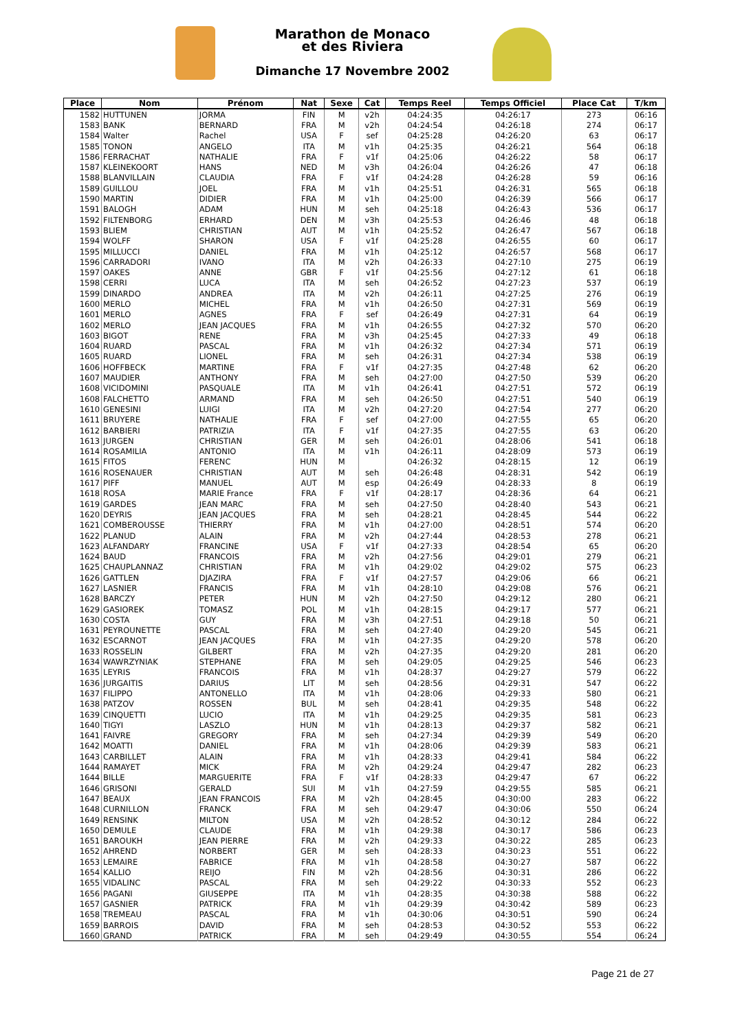Marathon de Monaco
et des Riviera
Dimanche 17 Novembre 2002
| Place | Nom | Prénom | Nat | Sexe | Cat | Temps Reel | Temps Officiel | Place Cat | T/km |
| --- | --- | --- | --- | --- | --- | --- | --- | --- | --- |
| 1582 | HUTTUNEN | JORMA | FIN | M | v2h | 04:24:35 | 04:26:17 | 273 | 06:16 |
| 1583 | BANK | BERNARD | FRA | M | v2h | 04:24:54 | 04:26:18 | 274 | 06:17 |
| 1584 | Walter | Rachel | USA | F | sef | 04:25:28 | 04:26:20 | 63 | 06:17 |
| 1585 | TONON | ANGELO | ITA | M | v1h | 04:25:35 | 04:26:21 | 564 | 06:18 |
| 1586 | FERRACHAT | NATHALIE | FRA | F | v1f | 04:25:06 | 04:26:22 | 58 | 06:17 |
| 1587 | KLEINEKOORT | HANS | NED | M | v3h | 04:26:04 | 04:26:26 | 47 | 06:18 |
| 1588 | BLANVILLAIN | CLAUDIA | FRA | F | v1f | 04:24:28 | 04:26:28 | 59 | 06:16 |
| 1589 | GUILLOU | JOEL | FRA | M | v1h | 04:25:51 | 04:26:31 | 565 | 06:18 |
| 1590 | MARTIN | DIDIER | FRA | M | v1h | 04:25:00 | 04:26:39 | 566 | 06:17 |
| 1591 | BALOGH | ADAM | HUN | M | seh | 04:25:18 | 04:26:43 | 536 | 06:17 |
| 1592 | FILTENBORG | ERHARD | DEN | M | v3h | 04:25:53 | 04:26:46 | 48 | 06:18 |
| 1593 | BLIEM | CHRISTIAN | AUT | M | v1h | 04:25:52 | 04:26:47 | 567 | 06:18 |
| 1594 | WOLFF | SHARON | USA | F | v1f | 04:25:28 | 04:26:55 | 60 | 06:17 |
| 1595 | MILLUCCI | DANIEL | FRA | M | v1h | 04:25:12 | 04:26:57 | 568 | 06:17 |
| 1596 | CARRADORI | IVANO | ITA | M | v2h | 04:26:33 | 04:27:10 | 275 | 06:19 |
| 1597 | OAKES | ANNE | GBR | F | v1f | 04:25:56 | 04:27:12 | 61 | 06:18 |
| 1598 | CERRI | LUCA | ITA | M | seh | 04:26:52 | 04:27:23 | 537 | 06:19 |
| 1599 | DINARDO | ANDREA | ITA | M | v2h | 04:26:11 | 04:27:25 | 276 | 06:19 |
| 1600 | MERLO | MICHEL | FRA | M | v1h | 04:26:50 | 04:27:31 | 569 | 06:19 |
| 1601 | MERLO | AGNES | FRA | F | sef | 04:26:49 | 04:27:31 | 64 | 06:19 |
| 1602 | MERLO | JEAN JACQUES | FRA | M | v1h | 04:26:55 | 04:27:32 | 570 | 06:20 |
| 1603 | BIGOT | RENE | FRA | M | v3h | 04:25:45 | 04:27:33 | 49 | 06:18 |
| 1604 | RUARD | PASCAL | FRA | M | v1h | 04:26:32 | 04:27:34 | 571 | 06:19 |
| 1605 | RUARD | LIONEL | FRA | M | seh | 04:26:31 | 04:27:34 | 538 | 06:19 |
| 1606 | HOFFBECK | MARTINE | FRA | F | v1f | 04:27:35 | 04:27:48 | 62 | 06:20 |
| 1607 | MAUDIER | ANTHONY | FRA | M | seh | 04:27:00 | 04:27:50 | 539 | 06:20 |
| 1608 | VICIDOMINI | PASQUALE | ITA | M | v1h | 04:26:41 | 04:27:51 | 572 | 06:19 |
| 1608 | FALCHETTO | ARMAND | FRA | M | seh | 04:26:50 | 04:27:51 | 540 | 06:19 |
| 1610 | GENESINI | LUIGI | ITA | M | v2h | 04:27:20 | 04:27:54 | 277 | 06:20 |
| 1611 | BRUYERE | NATHALIE | FRA | F | sef | 04:27:00 | 04:27:55 | 65 | 06:20 |
| 1612 | BARBIERI | PATRIZIA | ITA | F | v1f | 04:27:35 | 04:27:55 | 63 | 06:20 |
| 1613 | JURGEN | CHRISTIAN | GER | M | seh | 04:26:01 | 04:28:06 | 541 | 06:18 |
| 1614 | ROSAMILIA | ANTONIO | ITA | M | v1h | 04:26:11 | 04:28:09 | 573 | 06:19 |
| 1615 | FITOS | FERENC | HUN | M | | 04:26:32 | 04:28:15 | 12 | 06:19 |
| 1616 | ROSENAUER | CHRISTIAN | AUT | M | seh | 04:26:48 | 04:28:31 | 542 | 06:19 |
| 1617 | PIFF | MANUEL | AUT | M | esp | 04:26:49 | 04:28:33 | 8 | 06:19 |
| 1618 | ROSA | MARIE France | FRA | F | v1f | 04:28:17 | 04:28:36 | 64 | 06:21 |
| 1619 | GARDES | JEAN MARC | FRA | M | seh | 04:27:50 | 04:28:40 | 543 | 06:21 |
| 1620 | DEYRIS | JEAN JACQUES | FRA | M | seh | 04:28:21 | 04:28:45 | 544 | 06:22 |
| 1621 | COMBEROUSSE | THIERRY | FRA | M | v1h | 04:27:00 | 04:28:51 | 574 | 06:20 |
| 1622 | PLANUD | ALAIN | FRA | M | v2h | 04:27:44 | 04:28:53 | 278 | 06:21 |
| 1623 | ALFANDARY | FRANCINE | USA | F | v1f | 04:27:33 | 04:28:54 | 65 | 06:20 |
| 1624 | BAUD | FRANCOIS | FRA | M | v2h | 04:27:56 | 04:29:01 | 279 | 06:21 |
| 1625 | CHAUPLANNAZ | CHRISTIAN | FRA | M | v1h | 04:29:02 | 04:29:02 | 575 | 06:23 |
| 1626 | GATTLEN | DJAZIRA | FRA | F | v1f | 04:27:57 | 04:29:06 | 66 | 06:21 |
| 1627 | LASNIER | FRANCIS | FRA | M | v1h | 04:28:10 | 04:29:08 | 576 | 06:21 |
| 1628 | BARCZY | PETER | HUN | M | v2h | 04:27:50 | 04:29:12 | 280 | 06:21 |
| 1629 | GASIOREK | TOMASZ | POL | M | v1h | 04:28:15 | 04:29:17 | 577 | 06:21 |
| 1630 | COSTA | GUY | FRA | M | v3h | 04:27:51 | 04:29:18 | 50 | 06:21 |
| 1631 | PEYROUNETTE | PASCAL | FRA | M | seh | 04:27:40 | 04:29:20 | 545 | 06:21 |
| 1632 | ESCARNOT | JEAN JACQUES | FRA | M | v1h | 04:27:35 | 04:29:20 | 578 | 06:20 |
| 1633 | ROSSELIN | GILBERT | FRA | M | v2h | 04:27:35 | 04:29:20 | 281 | 06:20 |
| 1634 | WAWRZYNIAK | STEPHANE | FRA | M | seh | 04:29:05 | 04:29:25 | 546 | 06:23 |
| 1635 | LEYRIS | FRANCOIS | FRA | M | v1h | 04:28:37 | 04:29:27 | 579 | 06:22 |
| 1636 | JURGAITIS | DARIUS | LIT | M | seh | 04:28:56 | 04:29:31 | 547 | 06:22 |
| 1637 | FILIPPO | ANTONELLO | ITA | M | v1h | 04:28:06 | 04:29:33 | 580 | 06:21 |
| 1638 | PATZOV | ROSSEN | BUL | M | seh | 04:28:41 | 04:29:35 | 548 | 06:22 |
| 1639 | CINQUETTI | LUCIO | ITA | M | v1h | 04:29:25 | 04:29:35 | 581 | 06:23 |
| 1640 | TIGYI | LASZLO | HUN | M | v1h | 04:28:13 | 04:29:37 | 582 | 06:21 |
| 1641 | FAIVRE | GREGORY | FRA | M | seh | 04:27:34 | 04:29:39 | 549 | 06:20 |
| 1642 | MOATTI | DANIEL | FRA | M | v1h | 04:28:06 | 04:29:39 | 583 | 06:21 |
| 1643 | CARBILLET | ALAIN | FRA | M | v1h | 04:28:33 | 04:29:41 | 584 | 06:22 |
| 1644 | RAMAYET | MICK | FRA | M | v2h | 04:29:24 | 04:29:47 | 282 | 06:23 |
| 1644 | BILLE | MARGUERITE | FRA | F | v1f | 04:28:33 | 04:29:47 | 67 | 06:22 |
| 1646 | GRISONI | GERALD | SUI | M | v1h | 04:27:59 | 04:29:55 | 585 | 06:21 |
| 1647 | BEAUX | JEAN FRANCOIS | FRA | M | v2h | 04:28:45 | 04:30:00 | 283 | 06:22 |
| 1648 | CURNILLON | FRANCK | FRA | M | seh | 04:29:47 | 04:30:06 | 550 | 06:24 |
| 1649 | RENSINK | MILTON | USA | M | v2h | 04:28:52 | 04:30:12 | 284 | 06:22 |
| 1650 | DEMULE | CLAUDE | FRA | M | v1h | 04:29:38 | 04:30:17 | 586 | 06:23 |
| 1651 | BAROUKH | JEAN PIERRE | FRA | M | v2h | 04:29:33 | 04:30:22 | 285 | 06:23 |
| 1652 | AHREND | NORBERT | GER | M | seh | 04:28:33 | 04:30:23 | 551 | 06:22 |
| 1653 | LEMAIRE | FABRICE | FRA | M | v1h | 04:28:58 | 04:30:27 | 587 | 06:22 |
| 1654 | KALLIO | REIJO | FIN | M | v2h | 04:28:56 | 04:30:31 | 286 | 06:22 |
| 1655 | VIDALINC | PASCAL | FRA | M | seh | 04:29:22 | 04:30:33 | 552 | 06:23 |
| 1656 | PAGANI | GIUSEPPE | ITA | M | v1h | 04:28:35 | 04:30:38 | 588 | 06:22 |
| 1657 | GASNIER | PATRICK | FRA | M | v1h | 04:29:39 | 04:30:42 | 589 | 06:23 |
| 1658 | TREMEAU | PASCAL | FRA | M | v1h | 04:30:06 | 04:30:51 | 590 | 06:24 |
| 1659 | BARROIS | DAVID | FRA | M | seh | 04:28:53 | 04:30:52 | 553 | 06:22 |
| 1660 | GRAND | PATRICK | FRA | M | seh | 04:29:49 | 04:30:55 | 554 | 06:24 |
Page 21 de 27